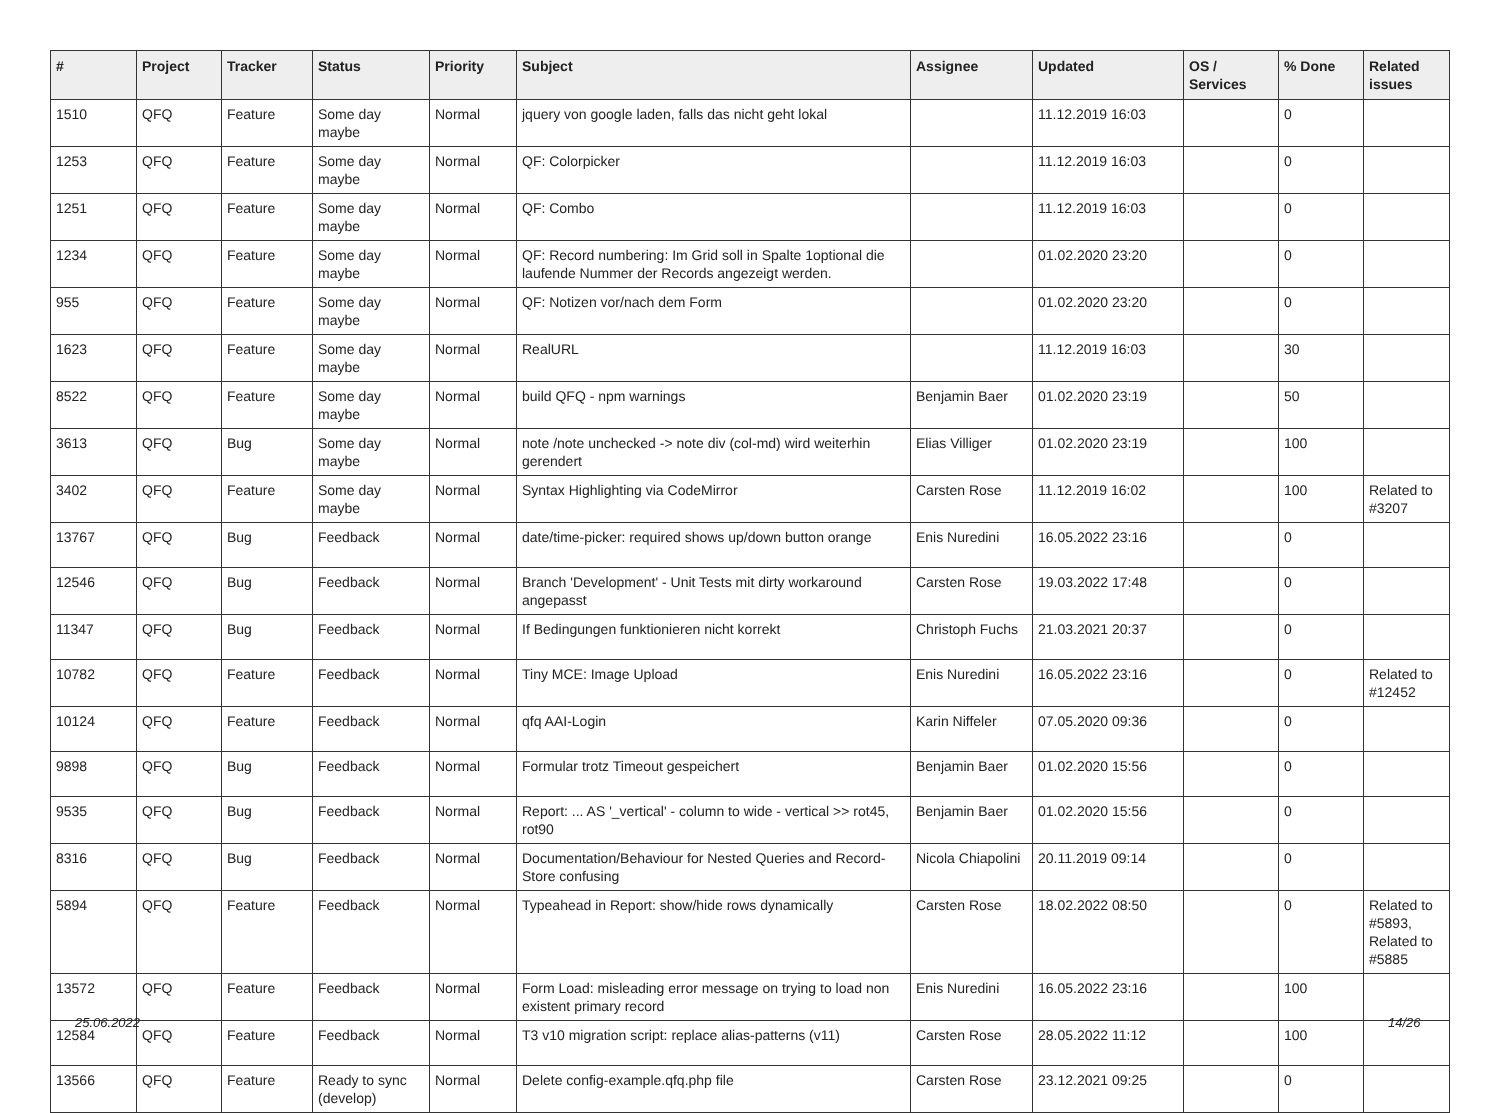| # | Project | Tracker | Status | Priority | Subject | Assignee | Updated | OS / Services | % Done | Related issues |
| --- | --- | --- | --- | --- | --- | --- | --- | --- | --- | --- |
| 1510 | QFQ | Feature | Some day maybe | Normal | jquery von google laden, falls das nicht geht lokal | | 11.12.2019 16:03 | | 0 | |
| 1253 | QFQ | Feature | Some day maybe | Normal | QF: Colorpicker | | 11.12.2019 16:03 | | 0 | |
| 1251 | QFQ | Feature | Some day maybe | Normal | QF: Combo | | 11.12.2019 16:03 | | 0 | |
| 1234 | QFQ | Feature | Some day maybe | Normal | QF: Record numbering: Im Grid soll in Spalte 1optional die laufende Nummer der Records angezeigt werden. | | 01.02.2020 23:20 | | 0 | |
| 955 | QFQ | Feature | Some day maybe | Normal | QF: Notizen vor/nach dem Form | | 01.02.2020 23:20 | | 0 | |
| 1623 | QFQ | Feature | Some day maybe | Normal | RealURL | | 11.12.2019 16:03 | | 30 | |
| 8522 | QFQ | Feature | Some day maybe | Normal | build QFQ - npm warnings | Benjamin Baer | 01.02.2020 23:19 | | 50 | |
| 3613 | QFQ | Bug | Some day maybe | Normal | note /note unchecked -> note div (col-md) wird weiterhin gerendert | Elias Villiger | 01.02.2020 23:19 | | 100 | |
| 3402 | QFQ | Feature | Some day maybe | Normal | Syntax Highlighting via CodeMirror | Carsten Rose | 11.12.2019 16:02 | | 100 | Related to #3207 |
| 13767 | QFQ | Bug | Feedback | Normal | date/time-picker: required shows up/down button orange | Enis Nuredini | 16.05.2022 23:16 | | 0 | |
| 12546 | QFQ | Bug | Feedback | Normal | Branch 'Development' - Unit Tests mit dirty workaround angepasst | Carsten Rose | 19.03.2022 17:48 | | 0 | |
| 11347 | QFQ | Bug | Feedback | Normal | If Bedingungen funktionieren nicht korrekt | Christoph Fuchs | 21.03.2021 20:37 | | 0 | |
| 10782 | QFQ | Feature | Feedback | Normal | Tiny MCE: Image Upload | Enis Nuredini | 16.05.2022 23:16 | | 0 | Related to #12452 |
| 10124 | QFQ | Feature | Feedback | Normal | qfq AAI-Login | Karin Niffeler | 07.05.2020 09:36 | | 0 | |
| 9898 | QFQ | Bug | Feedback | Normal | Formular trotz Timeout gespeichert | Benjamin Baer | 01.02.2020 15:56 | | 0 | |
| 9535 | QFQ | Bug | Feedback | Normal | Report: ... AS '_vertical' - column to wide - vertical >> rot45, rot90 | Benjamin Baer | 01.02.2020 15:56 | | 0 | |
| 8316 | QFQ | Bug | Feedback | Normal | Documentation/Behaviour for Nested Queries and Record-Store confusing | Nicola Chiapolini | 20.11.2019 09:14 | | 0 | |
| 5894 | QFQ | Feature | Feedback | Normal | Typeahead in Report: show/hide rows dynamically | Carsten Rose | 18.02.2022 08:50 | | 0 | Related to #5893, Related to #5885 |
| 13572 | QFQ | Feature | Feedback | Normal | Form Load: misleading error message on trying to load non existent primary record | Enis Nuredini | 16.05.2022 23:16 | | 100 | |
| 12584 | QFQ | Feature | Feedback | Normal | T3 v10 migration script: replace alias-patterns (v11) | Carsten Rose | 28.05.2022 11:12 | | 100 | |
| 13566 | QFQ | Feature | Ready to sync (develop) | Normal | Delete config-example.qfq.php file | Carsten Rose | 23.12.2021 09:25 | | 0 | |
25.06.2022 14/26